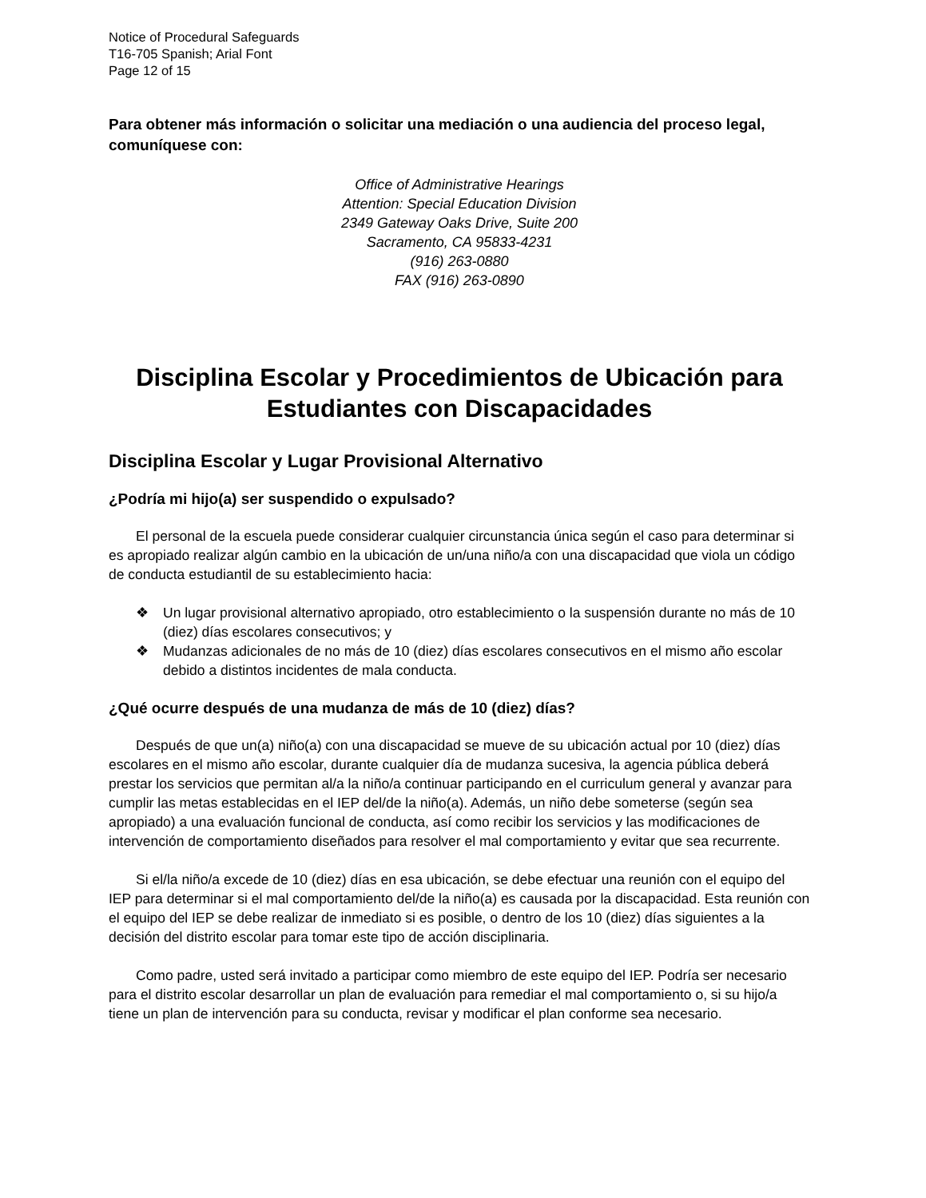Notice of Procedural Safeguards
T16-705 Spanish; Arial Font
Page 12 of 15
Para obtener más información o solicitar una mediación o una audiencia del proceso legal, comuníquese con:
Office of Administrative Hearings
Attention: Special Education Division
2349 Gateway Oaks Drive, Suite 200
Sacramento, CA 95833-4231
(916) 263-0880
FAX (916) 263-0890
Disciplina Escolar y Procedimientos de Ubicación para Estudiantes con Discapacidades
Disciplina Escolar y Lugar Provisional Alternativo
¿Podría mi hijo(a) ser suspendido o expulsado?
El personal de la escuela puede considerar cualquier circunstancia única según el caso para determinar si es apropiado realizar algún cambio en la ubicación de un/una niño/a con una discapacidad que viola un código de conducta estudiantil de su establecimiento hacia:
❖ Un lugar provisional alternativo apropiado, otro establecimiento o la suspensión durante no más de 10 (diez) días escolares consecutivos; y
❖ Mudanzas adicionales de no más de 10 (diez) días escolares consecutivos en el mismo año escolar debido a distintos incidentes de mala conducta.
¿Qué ocurre después de una mudanza de más de 10 (diez) días?
Después de que un(a) niño(a) con una discapacidad se mueve de su ubicación actual por 10 (diez) días escolares en el mismo año escolar, durante cualquier día de mudanza sucesiva, la agencia pública deberá prestar los servicios que permitan al/a la niño/a continuar participando en el curriculum general y avanzar para cumplir las metas establecidas en el IEP del/de la niño(a). Además, un niño debe someterse (según sea apropiado) a una evaluación funcional de conducta, así como recibir los servicios y las modificaciones de intervención de comportamiento diseñados para resolver el mal comportamiento y evitar que sea recurrente.
Si el/la niño/a excede de 10 (diez) días en esa ubicación, se debe efectuar una reunión con el equipo del IEP para determinar si el mal comportamiento del/de la niño(a) es causada por la discapacidad. Esta reunión con el equipo del IEP se debe realizar de inmediato si es posible, o dentro de los 10 (diez) días siguientes a la decisión del distrito escolar para tomar este tipo de acción disciplinaria.
Como padre, usted será invitado a participar como miembro de este equipo del IEP. Podría ser necesario para el distrito escolar desarrollar un plan de evaluación para remediar el mal comportamiento o, si su hijo/a tiene un plan de intervención para su conducta, revisar y modificar el plan conforme sea necesario.